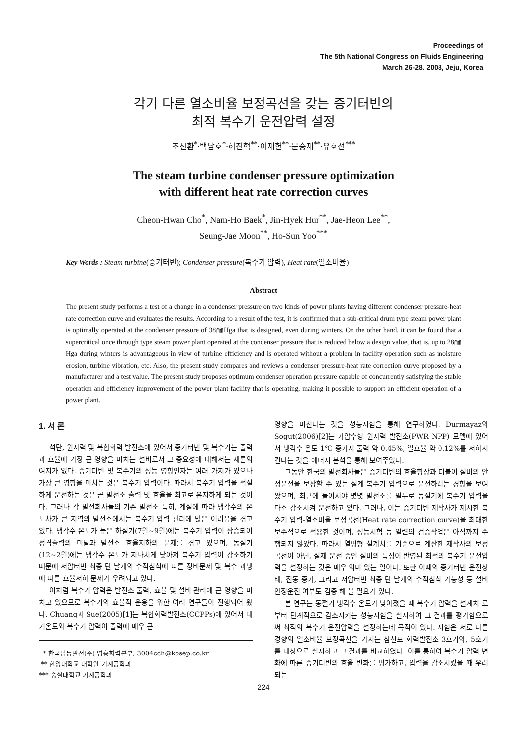Proceedings of
The 5th National Congress on Fluids Engineering
March 26-28. 2008, Jeju, Korea
각기 다른 열소비율 보정곡선을 갖는 증기터빈의
최적 복수기 운전압력 설정
조천환<sup>*</sup>·백남호<sup>*</sup>·허진혁<sup>**</sup>·이재헌<sup>**</sup>·문승재<sup>**</sup>·유호선<sup>***</sup>
The steam turbine condenser pressure optimization
with different heat rate correction curves
Cheon-Hwan Cho<sup>*</sup>, Nam-Ho Baek<sup>*</sup>, Jin-Hyek Hur<sup>**</sup>, Jae-Heon Lee<sup>**</sup>,
Seung-Jae Moon<sup>**</sup>, Ho-Sun Yoo<sup>***</sup>
Key Words : Steam turbine(증기터빈); Condenser pressure(복수기 압력), Heat rate(열소비율)
Abstract
The present study performs a test of a change in a condenser pressure on two kinds of power plants having different condenser pressure-heat rate correction curve and evaluates the results. According to a result of the test, it is confirmed that a sub-critical drum type steam power plant is optimally operated at the condenser pressure of 38㎜Hga that is designed, even during winters. On the other hand, it can be found that a supercritical once through type steam power plant operated at the condenser pressure that is reduced below a design value, that is, up to 28㎜Hga during winters is advantageous in view of turbine efficiency and is operated without a problem in facility operation such as moisture erosion, turbine vibration, etc. Also, the present study compares and reviews a condenser pressure-heat rate correction curve proposed by a manufacturer and a test value. The present study proposes optimum condenser operation pressure capable of concurrently satisfying the stable operation and efficiency improvement of the power plant facility that is operating, making it possible to support an efficient operation of a power plant.
1. 서 론
석탄, 원자력 및 복합화력 발전소에 있어서 증기터빈 및 복수기는 출력과 효율에 가장 큰 영향을 미치는 설비로서 그 중요성에 대해서는 재론의 여지가 없다. 증기터빈 및 복수기의 성능 영향인자는 여러 가지가 있으나 가장 큰 영향을 미치는 것은 복수기 압력이다. 따라서 복수기 압력을 적절하게 운전하는 것은 곧 발전소 출력 및 효율을 최고로 유지하게 되는 것이다. 그러나 각 발전회사들의 기존 발전소 특히, 계절에 따라 냉각수의 온도차가 큰 지역의 발전소에서는 복수기 압력 관리에 많은 어려움을 겪고 있다. 냉각수 온도가 높은 하절기(7월~9월)에는 복수기 압력이 상승되어 정격출력의 미달과 발전소 효율저하의 문제를 겪고 있으며, 동절기(12~2월)에는 냉각수 온도가 지나치게 낮아져 복수기 압력이 감소하기 때문에 저압터빈 최종 단 날개의 수적침식에 따른 정비문제 및 복수 과냉에 따른 효율저하 문제가 우려되고 있다.
이처럼 복수기 압력은 발전소 출력, 효율 및 설비 관리에 큰 영향을 미치고 있으므로 복수기의 효율적 운용을 위한 여러 연구들이 진행되어 왔다. Chuang과 Sue(2005)[1]는 복합화력발전소(CCPPs)에 있어서 대기온도와 복수기 압력이 출력에 매우 큰
* 한국남동발전(주) 영흥화력본부, 3004cch@kosep.co.kr
** 한양대학교 대학원 기계공학과
*** 숭실대학교 기계공학과
영향을 미친다는 것을 성능시험을 통해 연구하였다. Durmayaz와 Sogut(2006)[2]는 가압수형 원자력 발전소(PWR NPP) 모델에 있어서 냉각수 온도 1℃ 증가시 출력 약 0.45%, 열효율 약 0.12%를 저하시킨다는 것을 에너지 분석을 통해 보여주었다.
그동안 한국의 발전회사들은 증기터빈의 효율향상과 더불어 설비의 안정운전을 보장할 수 있는 설계 복수기 압력으로 운전하려는 경향을 보여 왔으며, 최근에 들어서야 몇몇 발전소를 필두로 동절기에 복수기 압력을 다소 감소시켜 운전하고 있다. 그러나, 이는 증기터빈 제작사가 제시한 복수기 압력-열소비율 보정곡선(Heat rate correction curve)을 최대한 보수적으로 적용한 것이며, 성능시험 등 일련의 검증작업은 아직까지 수행되지 않았다. 따라서 열평형 설계치를 기준으로 계산한 제작사의 보정곡선이 아닌, 실제 운전 중인 설비의 특성이 반영된 최적의 복수기 운전압력을 설정하는 것은 매우 의미 있는 일이다. 또한 이때의 증기터빈 운전상태, 진동 증가, 그리고 저압터빈 최종 단 날개의 수적침식 가능성 등 설비 안정운전 여부도 검증 해 볼 필요가 있다.
본 연구는 동절기 냉각수 온도가 낮아졌을 때 복수기 압력을 설계치 로부터 단계적으로 감소시키는 성능시험을 실시하여 그 결과를 평가함으로써 최적의 복수기 운전압력을 설정하는데 목적이 있다. 시험은 서로 다른 경향의 열소비율 보정곡선을 가지는 삼천포 화력발전소 3호기와, 5호기를 대상으로 실시하고 그 결과를 비교하였다. 이를 통하여 복수기 압력 변화에 따른 증기터빈의 효율 변화를 평가하고, 압력을 감소시켰을 때 우려되는
224